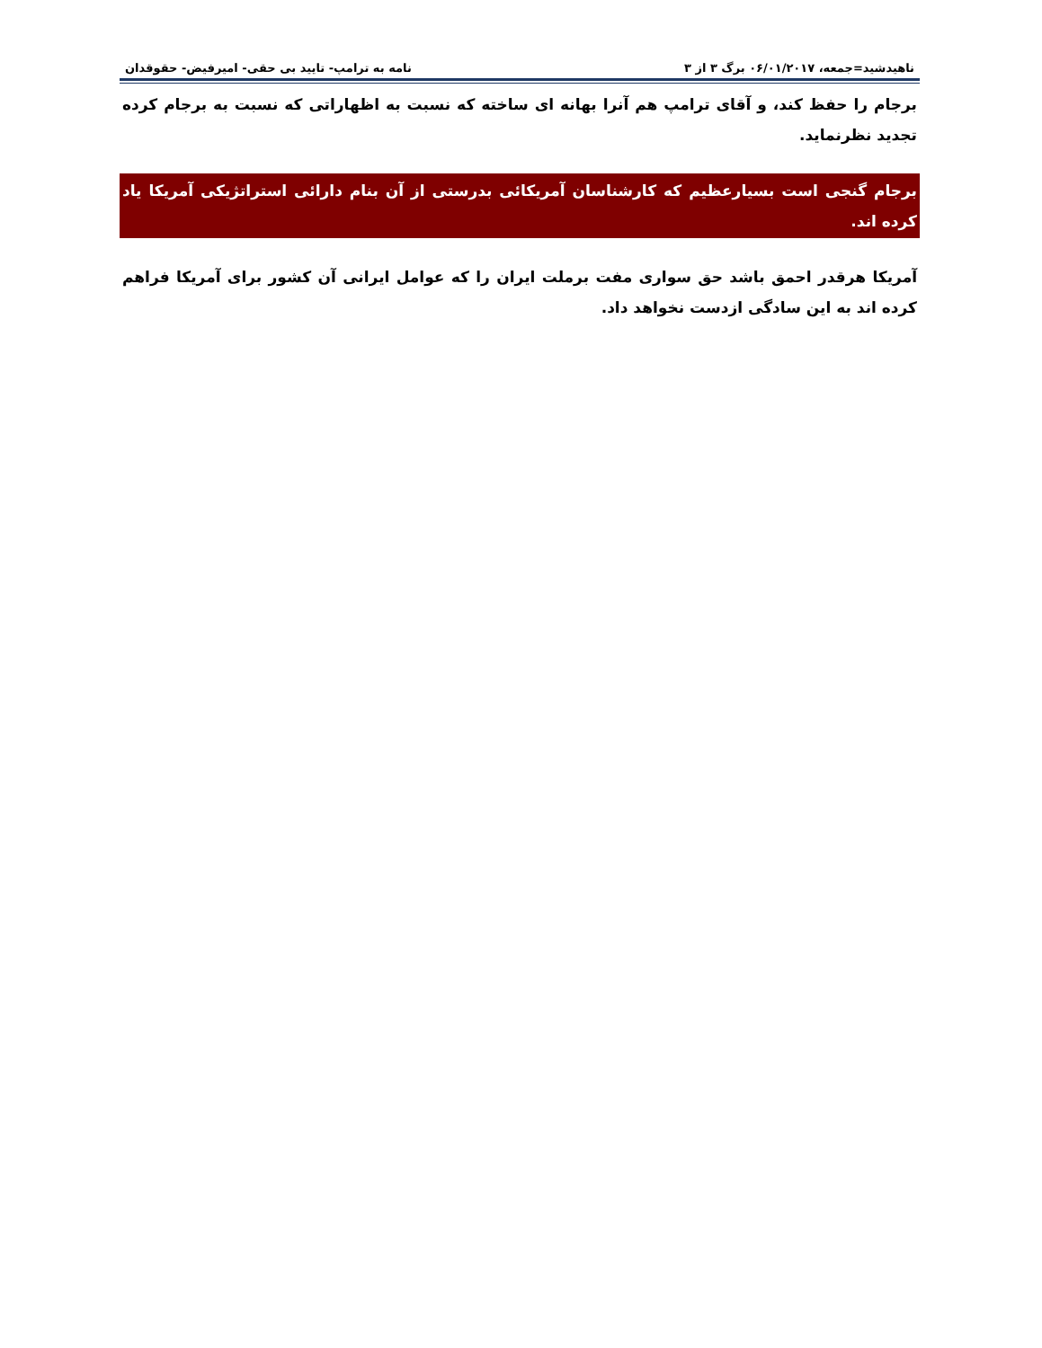ناهیدشید=جمعه، ۰۶/۰۱/۲۰۱۷ برگ ۳ از ۳ نامه به ترامپ- تایید بی حقی- امیرفیض- حقوقدان
برجام را حفظ کند، و آقای ترامپ هم آنرا بهانه ای ساخته که نسبت به اظهاراتی که نسبت به برجام کرده تجدید نظرنماید.
برجام گنجی است بسیارعظیم که کارشناسان آمریکائی بدرستی از آن بنام دارائی استراتژیکی آمریکا یاد کرده اند.
آمریکا هرقدر احمق باشد حق سواری مفت برملت ایران را که عوامل ایرانی آن کشور برای آمریکا فراهم کرده اند به این سادگی ازدست نخواهد داد.